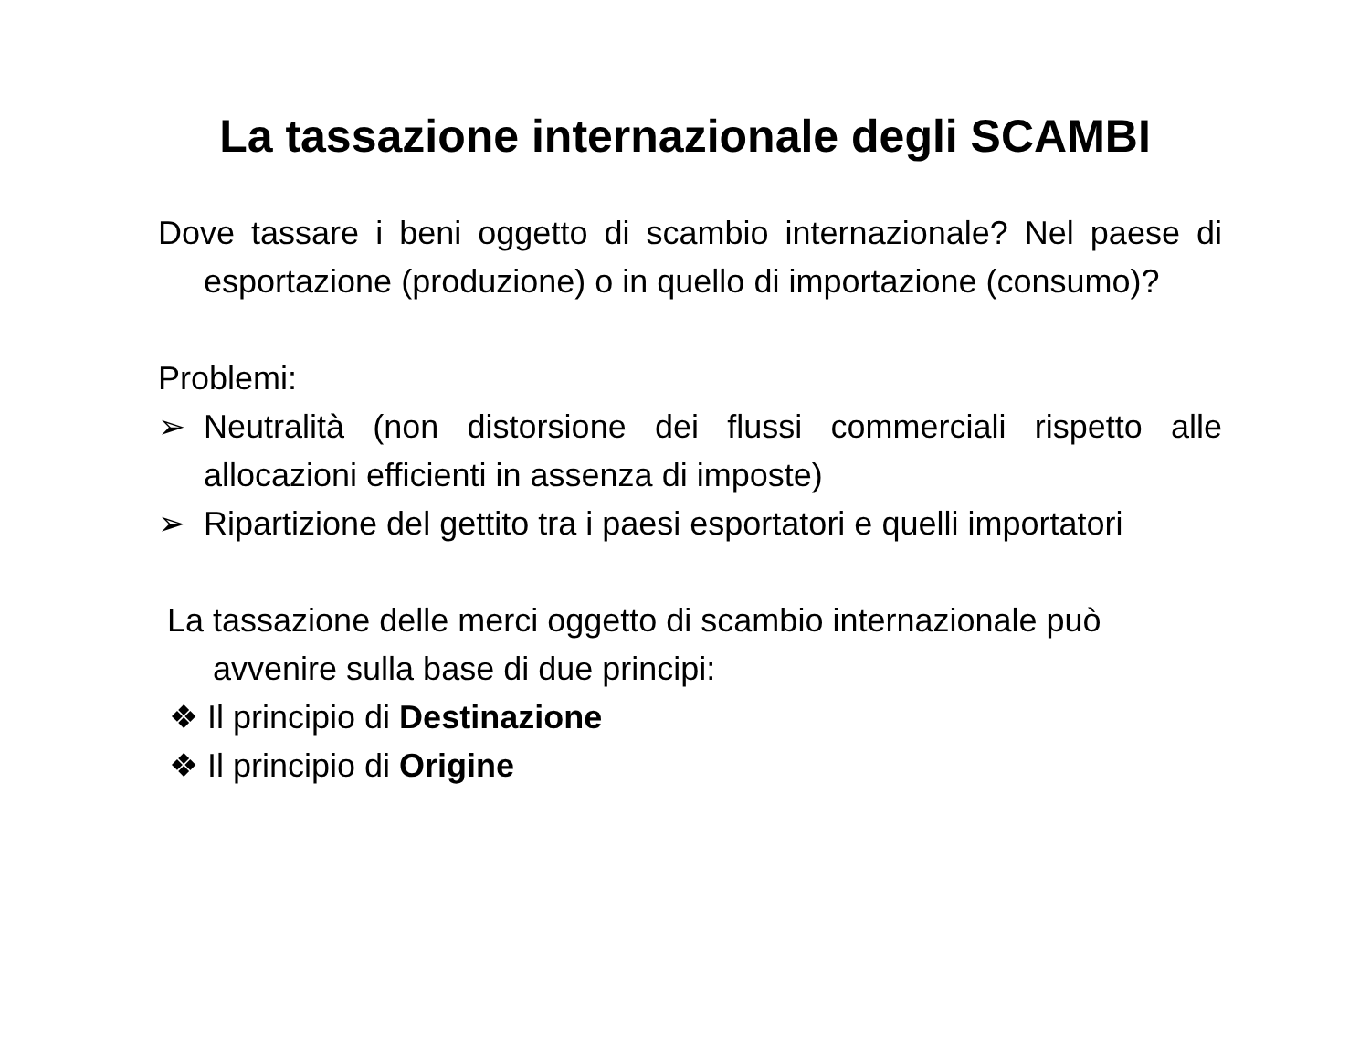La tassazione internazionale degli SCAMBI
Dove tassare i beni oggetto di scambio internazionale? Nel paese di esportazione (produzione) o in quello di importazione (consumo)?
Problemi:
➢ Neutralità (non distorsione dei flussi commerciali rispetto alle allocazioni efficienti in assenza di imposte)
➢ Ripartizione del gettito tra i paesi esportatori e quelli importatori
La tassazione delle merci oggetto di scambio internazionale può avvenire sulla base di due principi:
❖ Il principio di Destinazione
❖ Il principio di Origine